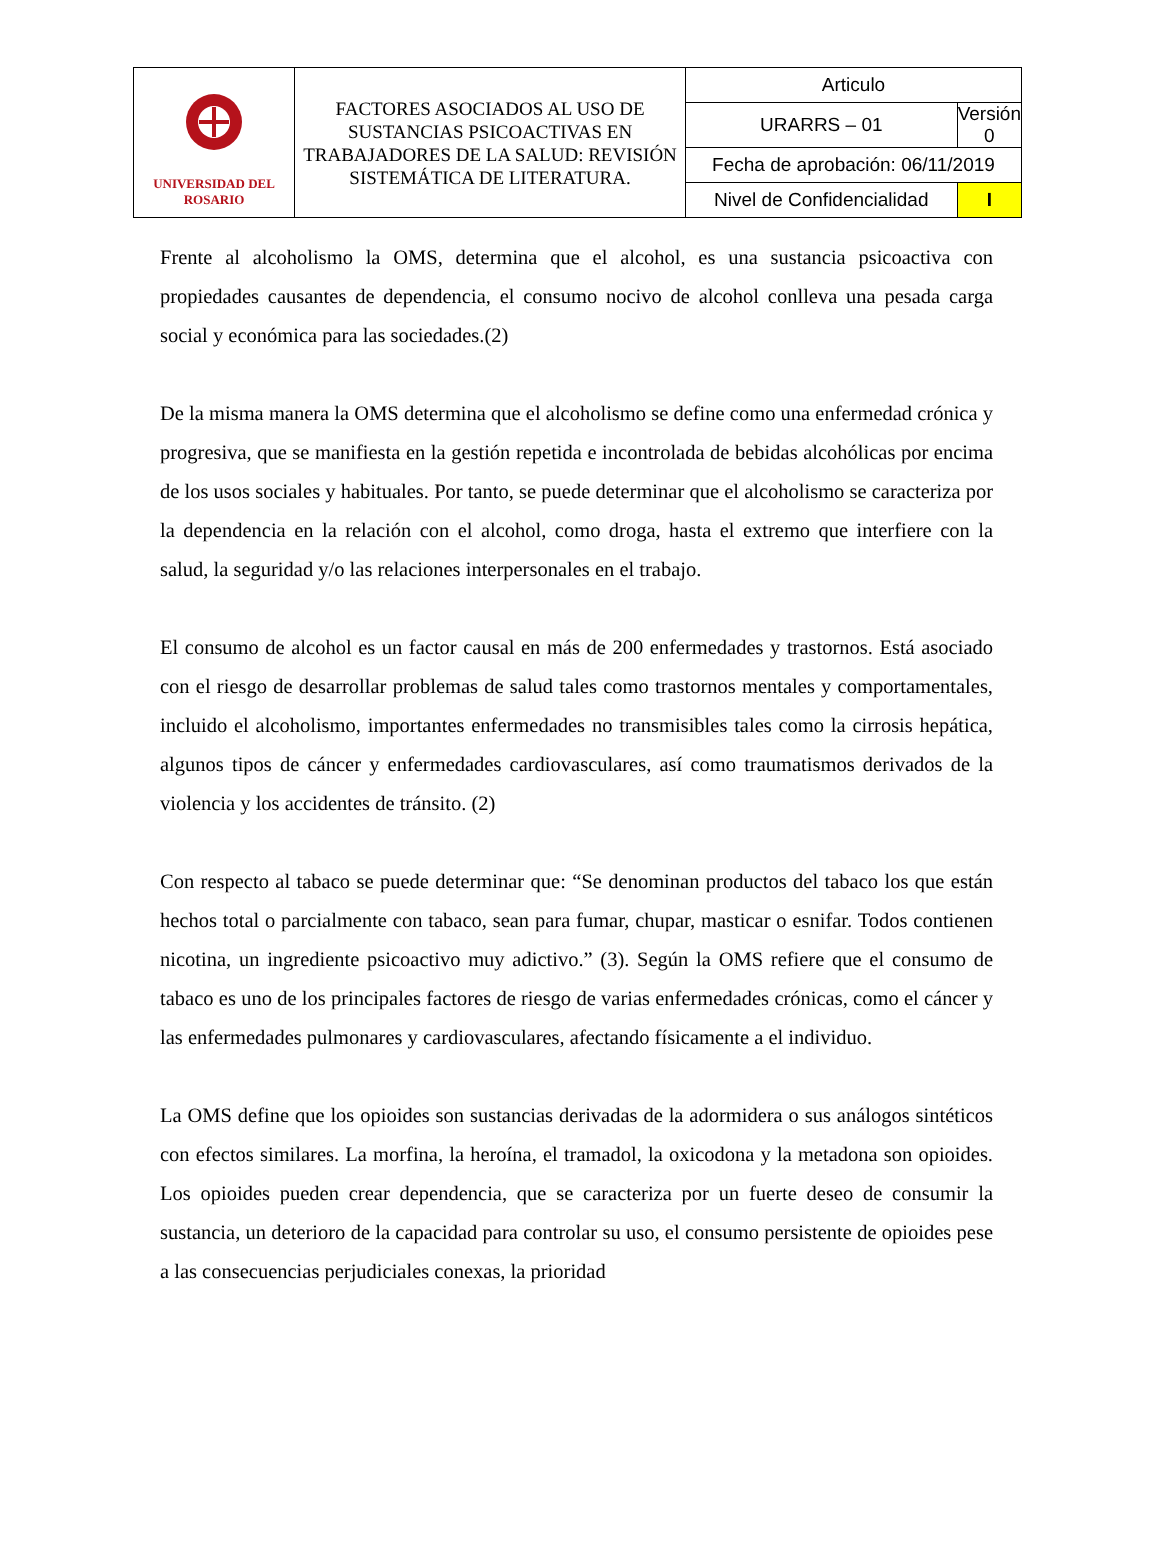| UNIVERSIDAD DEL ROSARIO | FACTORES ASOCIADOS AL USO DE SUSTANCIAS PSICOACTIVAS EN TRABAJADORES DE LA SALUD: REVISIÓN SISTEMÁTICA DE LITERATURA. | Articulo | |
| | | URARRS – 01 | Versión 0 |
| | | Fecha de aprobación: 06/11/2019 | |
| | | Nivel de Confidencialidad | I |
Frente al alcoholismo la OMS, determina que el alcohol, es una sustancia psicoactiva con propiedades causantes de dependencia, el consumo nocivo de alcohol conlleva una pesada carga social y económica para las sociedades.(2)
De la misma manera la OMS determina que el alcoholismo se define como una enfermedad crónica y progresiva, que se manifiesta en la gestión repetida e incontrolada de bebidas alcohólicas por encima de los usos sociales y habituales. Por tanto, se puede determinar que el alcoholismo se caracteriza por la dependencia en la relación con el alcohol, como droga, hasta el extremo que interfiere con la salud, la seguridad y/o las relaciones interpersonales en el trabajo.
El consumo de alcohol es un factor causal en más de 200 enfermedades y trastornos. Está asociado con el riesgo de desarrollar problemas de salud tales como trastornos mentales y comportamentales, incluido el alcoholismo, importantes enfermedades no transmisibles tales como la cirrosis hepática, algunos tipos de cáncer y enfermedades cardiovasculares, así como traumatismos derivados de la violencia y los accidentes de tránsito. (2)
Con respecto al tabaco se puede determinar que: “Se denominan productos del tabaco los que están hechos total o parcialmente con tabaco, sean para fumar, chupar, masticar o esnifar. Todos contienen nicotina, un ingrediente psicoactivo muy adictivo.” (3). Según la OMS refiere que el consumo de tabaco es uno de los principales factores de riesgo de varias enfermedades crónicas, como el cáncer y las enfermedades pulmonares y cardiovasculares, afectando físicamente a el individuo.
La OMS define que los opioides son sustancias derivadas de la adormidera o sus análogos sintéticos con efectos similares. La morfina, la heroína, el tramadol, la oxicodona y la metadona son opioides. Los opioides pueden crear dependencia, que se caracteriza por un fuerte deseo de consumir la sustancia, un deterioro de la capacidad para controlar su uso, el consumo persistente de opioides pese a las consecuencias perjudiciales conexas, la prioridad